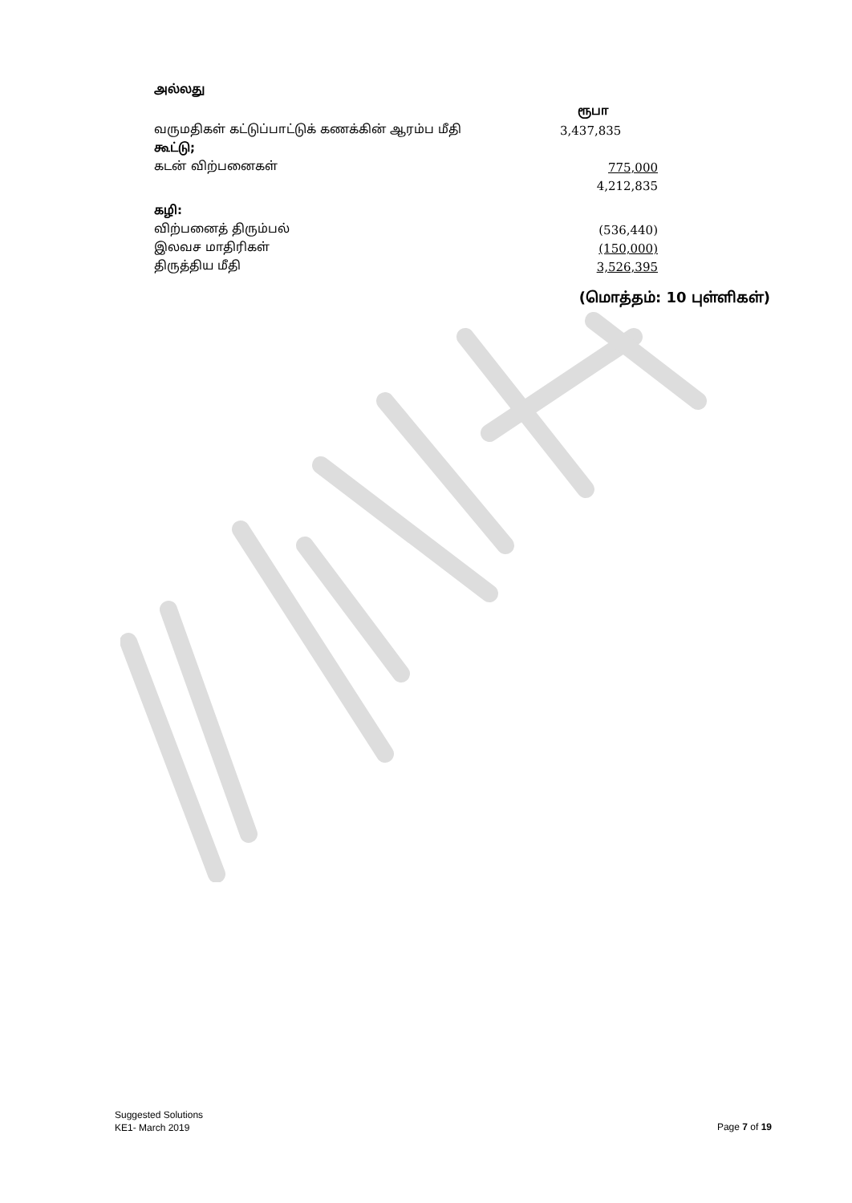அல்லது
| | ரூபா |
| வருமதிகள் கட்டுப்பாட்டுக் கணக்கின் ஆரம்ப மீதி | 3,437,835 |
| கூட்டு; | |
| கடன் விற்பனைகள் | 775,000 |
| | 4,212,835 |
| கழி: | |
| விற்பனைத் திரும்பல் | (536,440) |
| இலவச மாதிரிகள் | (150,000) |
| திருத்திய மீதி | 3,526,395 |
(மொத்தம்: 10 புள்ளிகள்)
Suggested Solutions
KE1- March 2019
Page 7 of 19